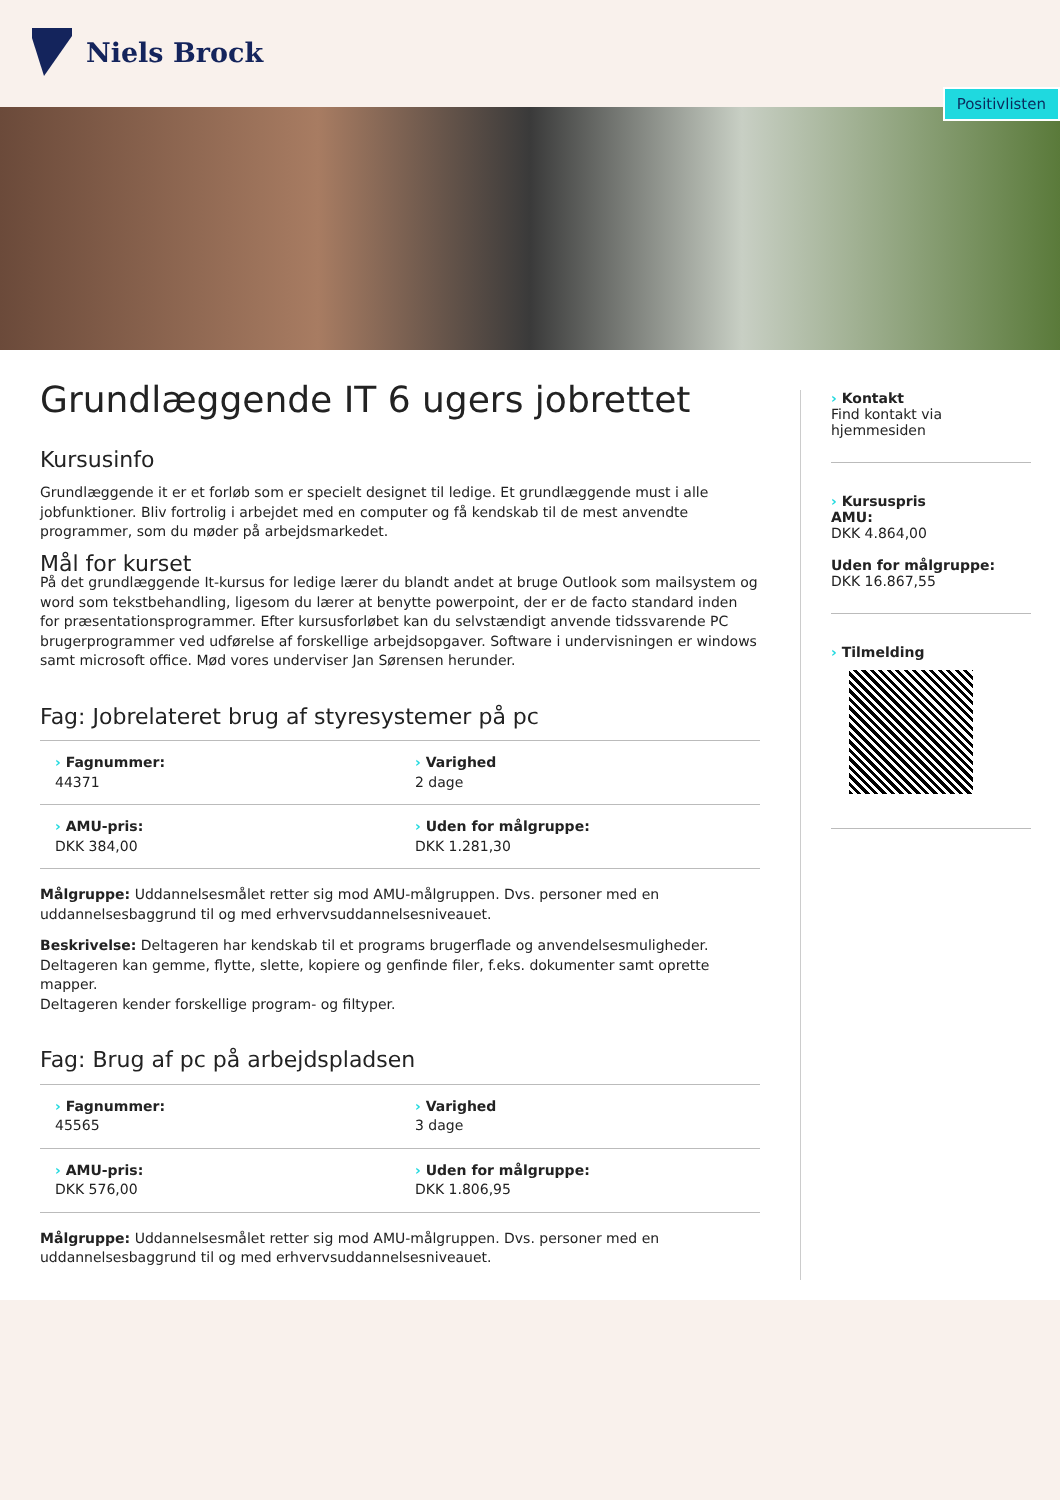Niels Brock
Positivlisten
Grundlæggende IT 6 ugers jobrettet
Kursusinfo
Grundlæggende it er et forløb som er specielt designet til ledige. Et grundlæggende must i alle jobfunktioner. Bliv fortrolig i arbejdet med en computer og få kendskab til de mest anvendte programmer, som du møder på arbejdsmarkedet.
Mål for kurset
På det grundlæggende It-kursus for ledige lærer du blandt andet at bruge Outlook som mailsystem og word som tekstbehandling, ligesom du lærer at benytte powerpoint, der er de facto standard inden for præsentationsprogrammer. Efter kursusforløbet kan du selvstændigt anvende tidssvarende PC brugerprogrammer ved udførelse af forskellige arbejdsopgaver. Software i undervisningen er windows samt microsoft office. Mød vores underviser Jan Sørensen herunder.
Fag: Jobrelateret brug af styresystemer på pc
› Fagnummer:
44371
› Varighed
2 dage
› AMU-pris:
DKK 384,00
› Uden for målgruppe:
DKK 1.281,30
Målgruppe: Uddannelsesmålet retter sig mod AMU-målgruppen. Dvs. personer med en uddannelsesbaggrund til og med erhvervsuddannelsesniveauet.
Beskrivelse: Deltageren har kendskab til et programs brugerflade og anvendelsesmuligheder. Deltageren kan gemme, flytte, slette, kopiere og genfinde filer, f.eks. dokumenter samt oprette mapper.
Deltageren kender forskellige program- og filtyper.
Fag: Brug af pc på arbejdspladsen
› Fagnummer:
45565
› Varighed
3 dage
› AMU-pris:
DKK 576,00
› Uden for målgruppe:
DKK 1.806,95
Målgruppe: Uddannelsesmålet retter sig mod AMU-målgruppen. Dvs. personer med en uddannelsesbaggrund til og med erhvervsuddannelsesniveauet.
› Kontakt
Find kontakt via
hjemmesiden
› Kursuspris
AMU:
DKK 4.864,00
Uden for målgruppe:
DKK 16.867,55
› Tilmelding